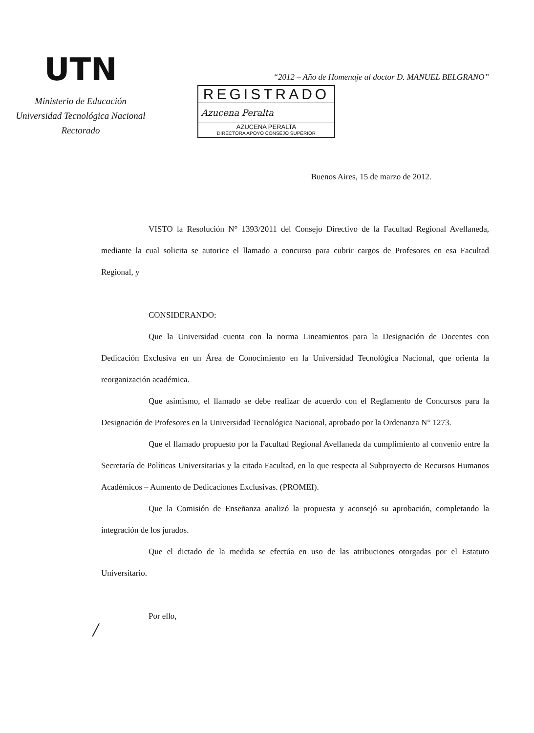UTN
Ministerio de Educación
Universidad Tecnológica Nacional
Rectorado
“2012 – Año de Homenaje al doctor D. MANUEL BELGRANO”
REGISTRADO
Azucena Peralta
AZUCENA PERALTA
DIRECTORA APOYO CONSEJO SUPERIOR
Buenos Aires, 15 de marzo de 2012.
VISTO la Resolución N° 1393/2011 del Consejo Directivo de la Facultad Regional Avellaneda, mediante la cual solicita se autorice el llamado a concurso para cubrir cargos de Profesores en esa Facultad Regional, y
CONSIDERANDO:
Que la Universidad cuenta con la norma Lineamientos para la Designación de Docentes con Dedicación Exclusiva en un Área de Conocimiento en la Universidad Tecnológica Nacional, que orienta la reorganización académica.
Que asimismo, el llamado se debe realizar de acuerdo con el Reglamento de Concursos para la Designación de Profesores en la Universidad Tecnológica Nacional, aprobado por la Ordenanza N° 1273.
Que el llamado propuesto por la Facultad Regional Avellaneda da cumplimiento al convenio entre la Secretaría de Políticas Universitarias y la citada Facultad, en lo que respecta al Subproyecto de Recursos Humanos Académicos – Aumento de Dedicaciones Exclusivas. (PROMEI).
Que la Comisión de Enseñanza analizó la propuesta y aconsejó su aprobación, completando la integración de los jurados.
Que el dictado de la medida se efectúa en uso de las atribuciones otorgadas por el Estatuto Universitario.
Por ello,
/